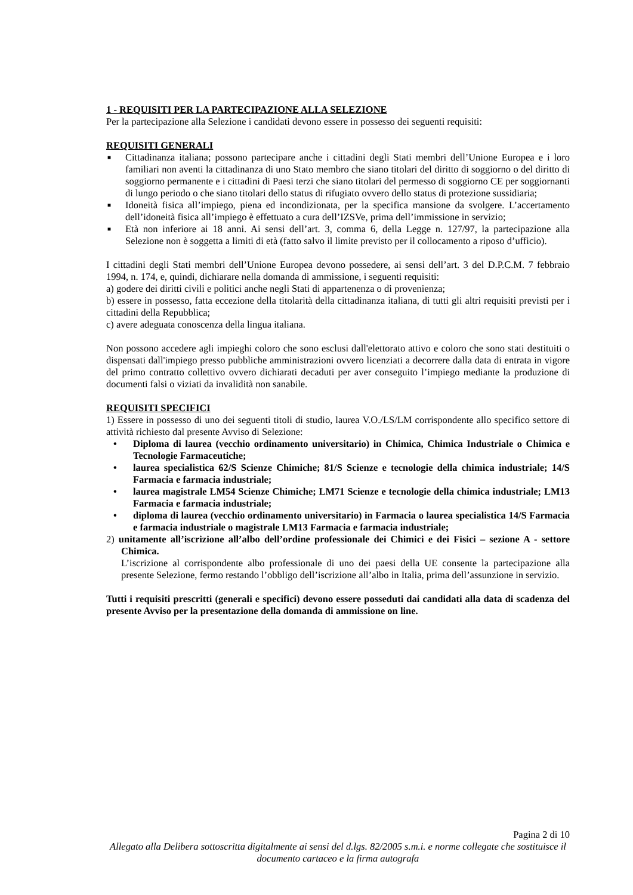1 - REQUISITI PER LA PARTECIPAZIONE ALLA SELEZIONE
Per la partecipazione alla Selezione i candidati devono essere in possesso dei seguenti requisiti:
REQUISITI GENERALI
■ Cittadinanza italiana; possono partecipare anche i cittadini degli Stati membri dell’Unione Europea e i loro familiari non aventi la cittadinanza di uno Stato membro che siano titolari del diritto di soggiorno o del diritto di soggiorno permanente e i cittadini di Paesi terzi che siano titolari del permesso di soggiorno CE per soggiornanti di lungo periodo o che siano titolari dello status di rifugiato ovvero dello status di protezione sussidiaria;
■ Idoneità fisica all’impiego, piena ed incondizionata, per la specifica mansione da svolgere. L’accertamento dell’idoneità fisica all’impiego è effettuato a cura dell’IZSVe, prima dell’immissione in servizio;
■ Età non inferiore ai 18 anni. Ai sensi dell’art. 3, comma 6, della Legge n. 127/97, la partecipazione alla Selezione non è soggetta a limiti di età (fatto salvo il limite previsto per il collocamento a riposo d’ufficio).
I cittadini degli Stati membri dell’Unione Europea devono possedere, ai sensi dell’art. 3 del D.P.C.M. 7 febbraio 1994, n. 174, e, quindi, dichiarare nella domanda di ammissione, i seguenti requisiti:
a) godere dei diritti civili e politici anche negli Stati di appartenenza o di provenienza;
b) essere in possesso, fatta eccezione della titolarità della cittadinanza italiana, di tutti gli altri requisiti previsti per i cittadini della Repubblica;
c) avere adeguata conoscenza della lingua italiana.
Non possono accedere agli impieghi coloro che sono esclusi dall'elettorato attivo e coloro che sono stati destituiti o dispensati dall'impiego presso pubbliche amministrazioni ovvero licenziati a decorrere dalla data di entrata in vigore del primo contratto collettivo ovvero dichiarati decaduti per aver conseguito l’impiego mediante la produzione di documenti falsi o viziati da invalidità non sanabile.
REQUISITI SPECIFICI
1) Essere in possesso di uno dei seguenti titoli di studio, laurea V.O./LS/LM corrispondente allo specifico settore di attività richiesto dal presente Avviso di Selezione:
• Diploma di laurea (vecchio ordinamento universitario) in Chimica, Chimica Industriale o Chimica e Tecnologie Farmaceutiche;
• laurea specialistica 62/S Scienze Chimiche; 81/S Scienze e tecnologie della chimica industriale; 14/S Farmacia e farmacia industriale;
• laurea magistrale LM54 Scienze Chimiche; LM71 Scienze e tecnologie della chimica industriale; LM13 Farmacia e farmacia industriale;
• diploma di laurea (vecchio ordinamento universitario) in Farmacia o laurea specialistica 14/S Farmacia e farmacia industriale o magistrale LM13 Farmacia e farmacia industriale;
2) unitamente all’iscrizione all’albo dell’ordine professionale dei Chimici e dei Fisici – sezione A - settore Chimica.
L’iscrizione al corrispondente albo professionale di uno dei paesi della UE consente la partecipazione alla presente Selezione, fermo restando l’obbligo dell’iscrizione all’albo in Italia, prima dell’assunzione in servizio.
Tutti i requisiti prescritti (generali e specifici) devono essere posseduti dai candidati alla data di scadenza del presente Avviso per la presentazione della domanda di ammissione on line.
Pagina 2 di 10
Allegato alla Delibera sottoscritta digitalmente ai sensi del d.lgs. 82/2005 s.m.i. e norme collegate che sostituisce il documento cartaceo e la firma autografa